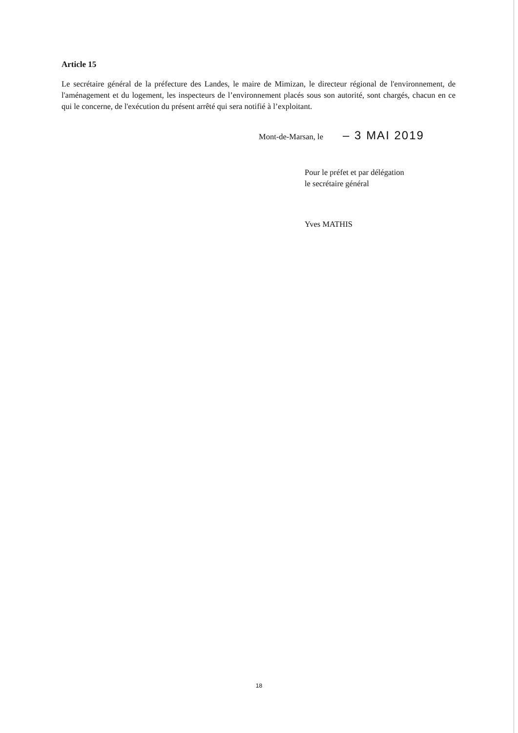Article 15
Le secrétaire général de la préfecture des Landes, le maire de Mimizan, le directeur régional de l'environnement, de l'aménagement et du logement, les inspecteurs de l’environnement placés sous son autorité, sont chargés, chacun en ce qui le concerne, de l'exécution du présent arrêté qui sera notifié à l’exploitant.
Mont-de-Marsan, le – 3 MAI 2019
Pour le préfet et par délégation
le secrétaire général
Yves MATHIS
18